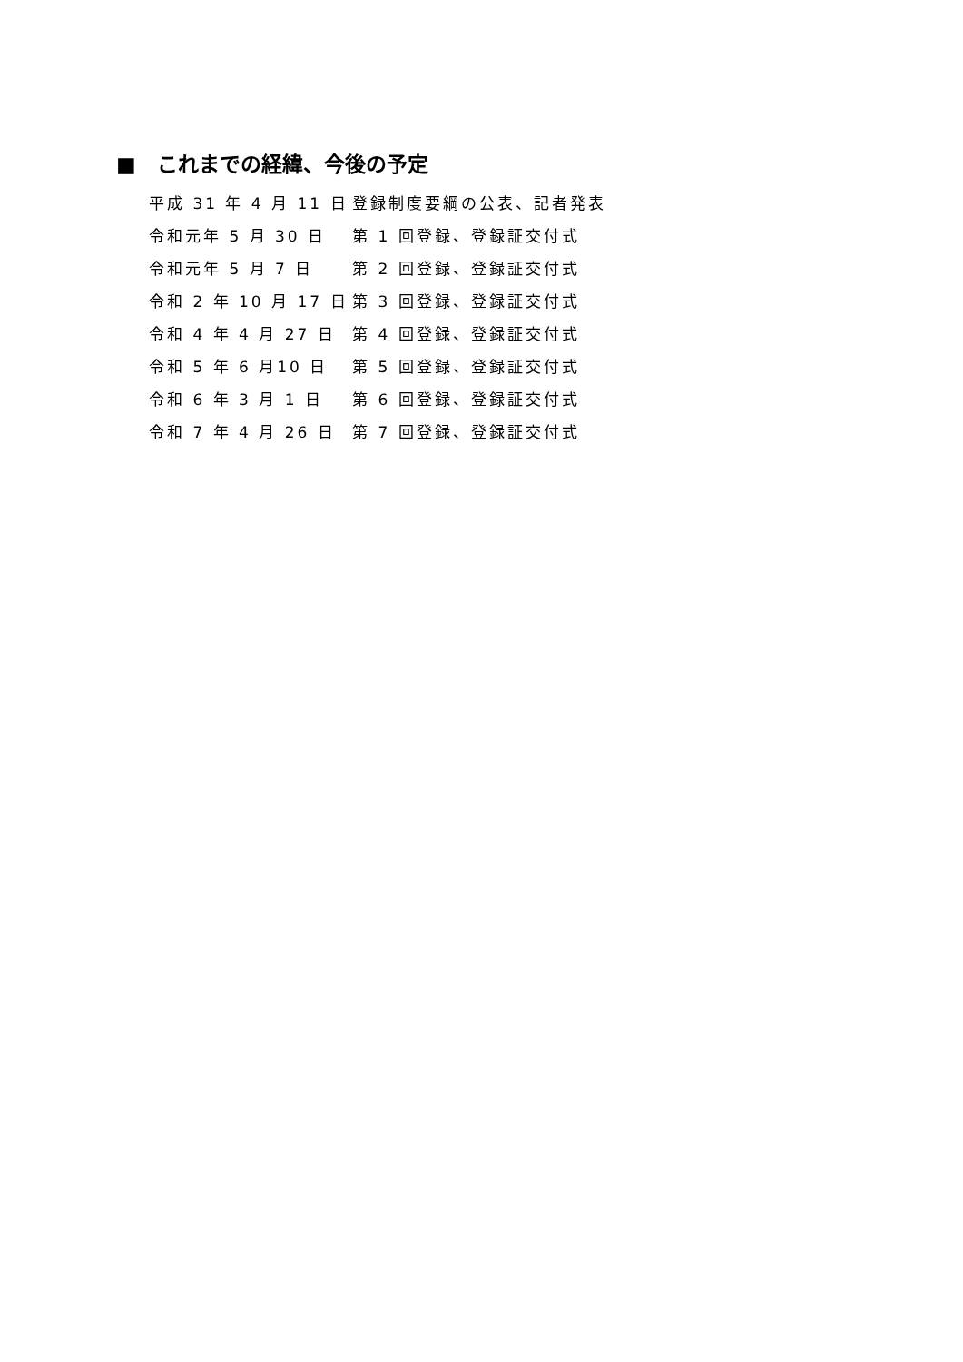■　これまでの経緯、今後の予定
| 平成 31 年 4 月 11 日 | 登録制度要綱の公表、記者発表 |
| 令和元年 5 月 30 日 | 第 1 回登録、登録証交付式 |
| 令和元年 5 月 7 日 | 第 2 回登録、登録証交付式 |
| 令和 2 年 10 月 17 日 | 第 3 回登録、登録証交付式 |
| 令和 4 年 4 月 27 日 | 第 4 回登録、登録証交付式 |
| 令和 5 年 6 月10 日 | 第 5 回登録、登録証交付式 |
| 令和 6 年 3 月 1 日 | 第 6 回登録、登録証交付式 |
| 令和 7 年 4 月 26 日 | 第 7 回登録、登録証交付式 |